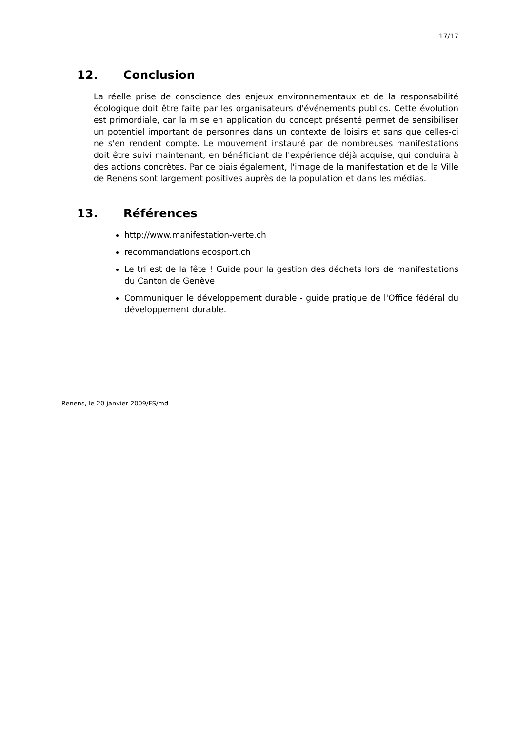17/17
12. Conclusion
La réelle prise de conscience des enjeux environnementaux et de la responsabilité écologique doit être faite par les organisateurs d'événements publics. Cette évolution est primordiale, car la mise en application du concept présenté permet de sensibiliser un potentiel important de personnes dans un contexte de loisirs et sans que celles-ci ne s'en rendent compte. Le mouvement instauré par de nombreuses manifestations doit être suivi maintenant, en bénéficiant de l'expérience déjà acquise, qui conduira à des actions concrètes. Par ce biais également, l'image de la manifestation et de la Ville de Renens sont largement positives auprès de la population et dans les médias.
13. Références
http://www.manifestation-verte.ch
recommandations ecosport.ch
Le tri est de la fête ! Guide pour la gestion des déchets lors de manifestations du Canton de Genève
Communiquer le développement durable - guide pratique de l'Office fédéral du développement durable.
Renens, le 20 janvier 2009/FS/md